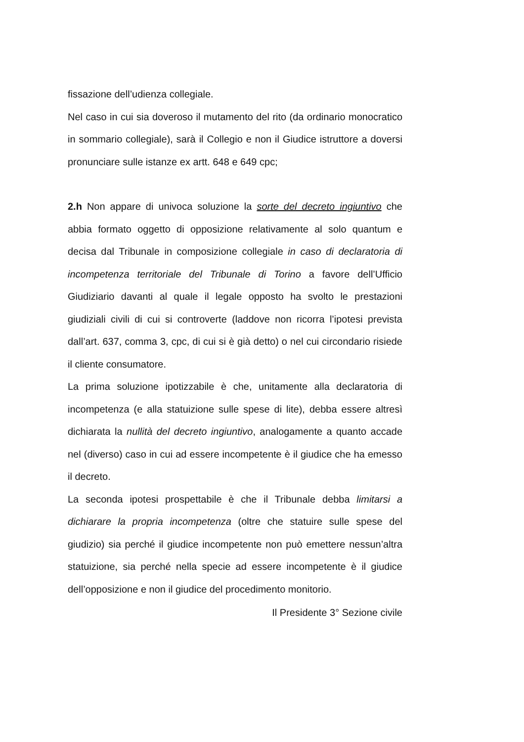fissazione dell’udienza collegiale.
Nel caso in cui sia doveroso il mutamento del rito (da ordinario monocratico in sommario collegiale), sarà il Collegio e non il Giudice istruttore a doversi pronunciare sulle istanze ex artt. 648 e 649 cpc;
2.h Non appare di univoca soluzione la sorte del decreto ingiuntivo che abbia formato oggetto di opposizione relativamente al solo quantum e decisa dal Tribunale in composizione collegiale in caso di declaratoria di incompetenza territoriale del Tribunale di Torino a favore dell’Ufficio Giudiziario davanti al quale il legale opposto ha svolto le prestazioni giudiziali civili di cui si controverte (laddove non ricorra l’ipotesi prevista dall’art. 637, comma 3, cpc, di cui si è già detto) o nel cui circondario risiede il cliente consumatore.
La prima soluzione ipotizzabile è che, unitamente alla declaratoria di incompetenza (e alla statuizione sulle spese di lite), debba essere altresì dichiarata la nullità del decreto ingiuntivo, analogamente a quanto accade nel (diverso) caso in cui ad essere incompetente è il giudice che ha emesso il decreto.
La seconda ipotesi prospettabile è che il Tribunale debba limitarsi a dichiarare la propria incompetenza (oltre che statuire sulle spese del giudizio) sia perché il giudice incompetente non può emettere nessun’altra statuizione, sia perché nella specie ad essere incompetente è il giudice dell’opposizione e non il giudice del procedimento monitorio.
Il Presidente 3° Sezione civile